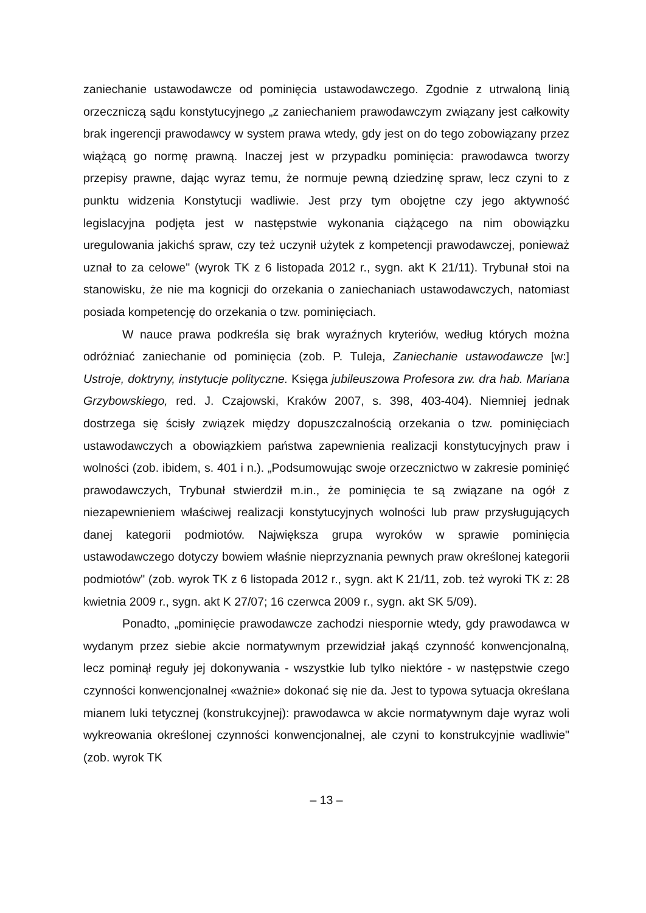zaniechanie ustawodawcze od pominięcia ustawodawczego. Zgodnie z utrwaloną linią orzeczniczą sądu konstytucyjnego „z zaniechaniem prawodawczym związany jest całkowity brak ingerencji prawodawcy w system prawa wtedy, gdy jest on do tego zobowiązany przez wiążącą go normę prawną. Inaczej jest w przypadku pominięcia: prawodawca tworzy przepisy prawne, dając wyraz temu, że normuje pewną dziedzinę spraw, lecz czyni to z punktu widzenia Konstytucji wadliwie. Jest przy tym obojętne czy jego aktywność legislacyjna podjęta jest w następstwie wykonania ciążącego na nim obowiązku uregulowania jakichś spraw, czy też uczynił użytek z kompetencji prawodawczej, ponieważ uznał to za celowe" (wyrok TK z 6 listopada 2012 r., sygn. akt K 21/11). Trybunał stoi na stanowisku, że nie ma kognicji do orzekania o zaniechaniach ustawodawczych, natomiast posiada kompetencję do orzekania o tzw. pominięciach.
W nauce prawa podkreśla się brak wyraźnych kryteriów, według których można odróżniać zaniechanie od pominięcia (zob. P. Tuleja, Zaniechanie ustawodawcze [w:] Ustroje, doktryny, instytucje polityczne. Księga jubileuszowa Profesora zw. dra hab. Mariana Grzybowskiego, red. J. Czajowski, Kraków 2007, s. 398, 403-404). Niemniej jednak dostrzega się ścisły związek między dopuszczalnością orzekania o tzw. pominięciach ustawodawczych a obowiązkiem państwa zapewnienia realizacji konstytucyjnych praw i wolności (zob. ibidem, s. 401 i n.). „Podsumowując swoje orzecznictwo w zakresie pominięć prawodawczych, Trybunał stwierdził m.in., że pominięcia te są związane na ogół z niezapewnieniem właściwej realizacji konstytucyjnych wolności lub praw przysługujących danej kategorii podmiotów. Największa grupa wyroków w sprawie pominięcia ustawodawczego dotyczy bowiem właśnie nieprzyznania pewnych praw określonej kategorii podmiotów" (zob. wyrok TK z 6 listopada 2012 r., sygn. akt K 21/11, zob. też wyroki TK z: 28 kwietnia 2009 r., sygn. akt K 27/07; 16 czerwca 2009 r., sygn. akt SK 5/09).
Ponadto, „pominięcie prawodawcze zachodzi niespornie wtedy, gdy prawodawca w wydanym przez siebie akcie normatywnym przewidział jakąś czynność konwencjonalną, lecz pominął reguły jej dokonywania - wszystkie lub tylko niektóre - w następstwie czego czynności konwencjonalnej «ważnie» dokonać się nie da. Jest to typowa sytuacja określana mianem luki tetycznej (konstrukcyjnej): prawodawca w akcie normatywnym daje wyraz woli wykreowania określonej czynności konwencjonalnej, ale czyni to konstrukcyjnie wadliwie" (zob. wyrok TK
– 13 –